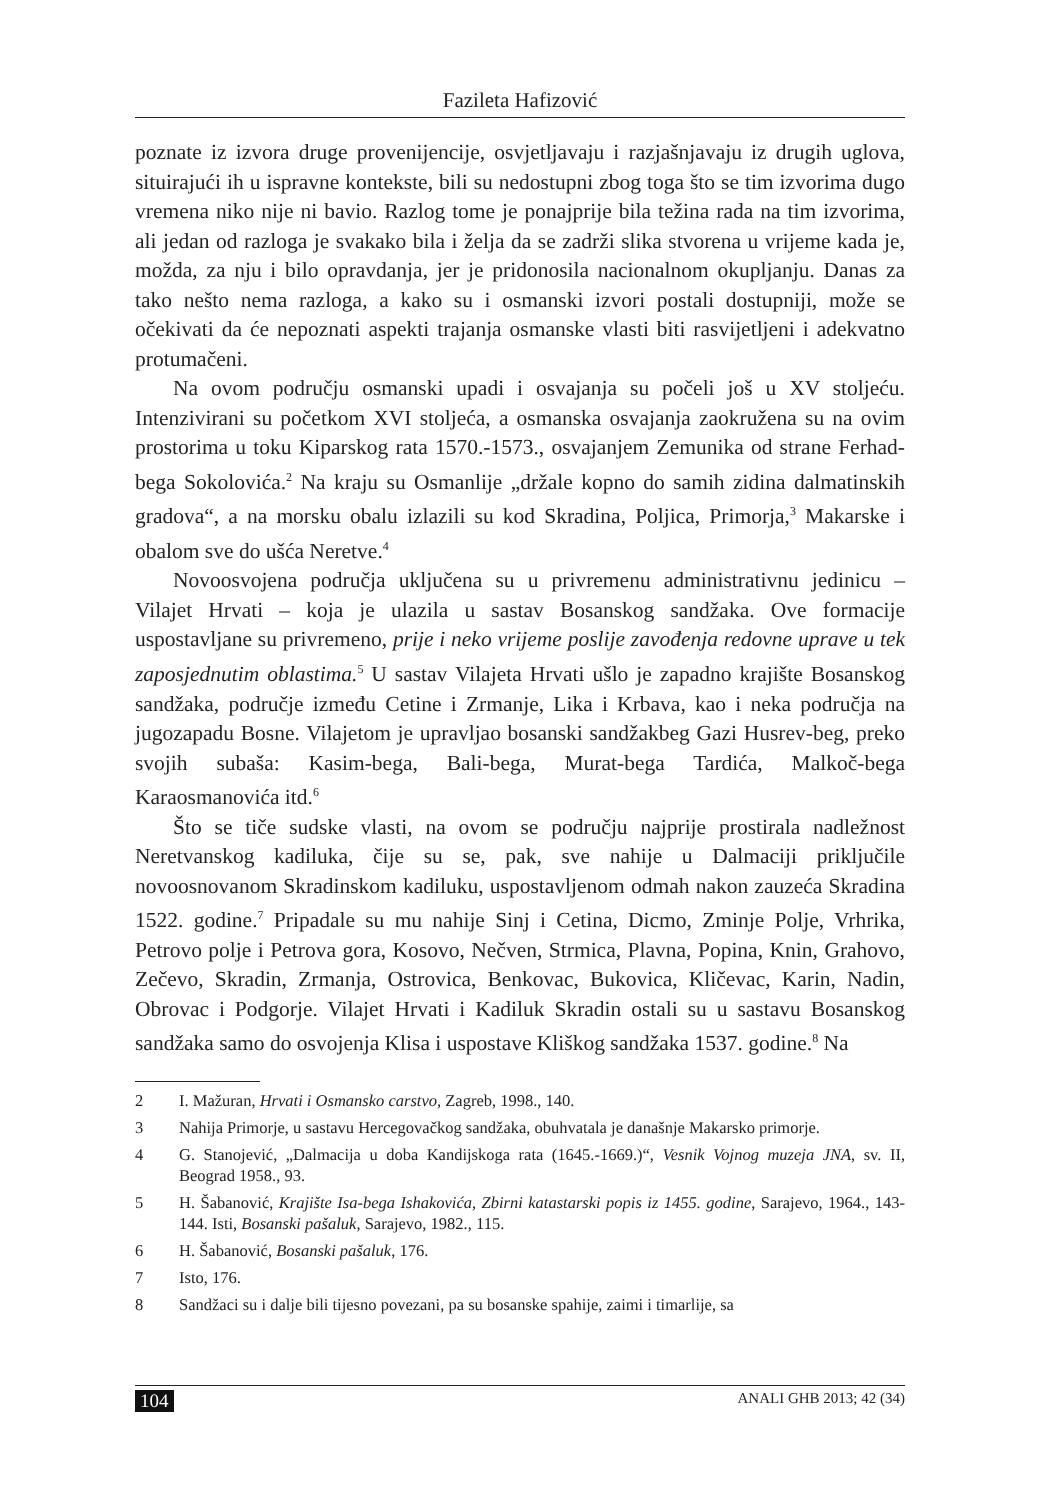Fazileta Hafizović
poznate iz izvora druge provenijencije, osvjetljavaju i razjašnjavaju iz drugih uglova, situirajući ih u ispravne kontekste, bili su nedostupni zbog toga što se tim izvorima dugo vremena niko nije ni bavio. Razlog tome je ponajprije bila težina rada na tim izvorima, ali jedan od razloga je svakako bila i želja da se zadrži slika stvorena u vrijeme kada je, možda, za nju i bilo opravdanja, jer je pridonosila nacionalnom okupljanju. Danas za tako nešto nema razloga, a kako su i osmanski izvori postali dostupniji, može se očekivati da će nepoznati aspekti trajanja osmanske vlasti biti rasvijetljeni i adekvatno protumačeni.
Na ovom području osmanski upadi i osvajanja su počeli još u XV stoljeću. Intenzivirani su početkom XVI stoljeća, a osmanska osvajanja zaokružena su na ovim prostorima u toku Kiparskog rata 1570.-1573., osvajanjem Zemunika od strane Ferhad-bega Sokolovića.<sup>2</sup> Na kraju su Osmanlije „držale kopno do samih zidina dalmatinskih gradova“, a na morsku obalu izlazili su kod Skradina, Poljica, Primorja,<sup>3</sup> Makarske i obalom sve do ušća Neretve.<sup>4</sup>
Novoosvojena područja uključena su u privremenu administrativnu jedinicu – Vilajet Hrvati – koja je ulazila u sastav Bosanskog sandžaka. Ove formacije uspostavljane su privremeno, prije i neko vrijeme poslije zavođenja redovne uprave u tek zaposjednutim oblastima.<sup>5</sup> U sastav Vilajeta Hrvati ušlo je zapadno krajište Bosanskog sandžaka, područje između Cetine i Zrmanje, Lika i Krbava, kao i neka područja na jugozapadu Bosne. Vilajetom je upravljao bosanski sandžakbeg Gazi Husrev-beg, preko svojih subaša: Kasim-bega, Bali-bega, Murat-bega Tardića, Malkoč-bega Karaosmanovića itd.<sup>6</sup>
Što se tiče sudske vlasti, na ovom se području najprije prostirala nadležnost Neretvanskog kadiluka, čije su se, pak, sve nahije u Dalmaciji priključile novoosnovanom Skradinskom kadiluku, uspostavljenom odmah nakon zauzeća Skradina 1522. godine.<sup>7</sup> Pripadale su mu nahije Sinj i Cetina, Dicmo, Zminje Polje, Vrhrika, Petrovo polje i Petrova gora, Kosovo, Nečven, Strmica, Plavna, Popina, Knin, Grahovo, Zečevo, Skradin, Zrmanja, Ostrovica, Benkovac, Bukovica, Kličevac, Karin, Nadin, Obrovac i Podgorje. Vilajet Hrvati i Kadiluk Skradin ostali su u sastavu Bosanskog sandžaka samo do osvojenja Klisa i uspostave Kliškog sandžaka 1537. godine.<sup>8</sup> Na
2 I. Mažuran, Hrvati i Osmansko carstvo, Zagreb, 1998., 140.
3 Nahija Primorje, u sastavu Hercegovačkog sandžaka, obuhvatala je današnje Makarsko primorje.
4 G. Stanojević, „Dalmacija u doba Kandijskoga rata (1645.-1669.)“, Vesnik Vojnog muzeja JNA, sv. II, Beograd 1958., 93.
5 H. Šabanović, Krajište Isa-bega Ishakovića, Zbirni katastarski popis iz 1455. godine, Sarajevo, 1964., 143-144. Isti, Bosanski pašaluk, Sarajevo, 1982., 115.
6 H. Šabanović, Bosanski pašaluk, 176.
7 Isto, 176.
8 Sandžaci su i dalje bili tijesno povezani, pa su bosanske spahije, zaimi i timarlije, sa
104 ANALI GHB 2013; 42 (34)